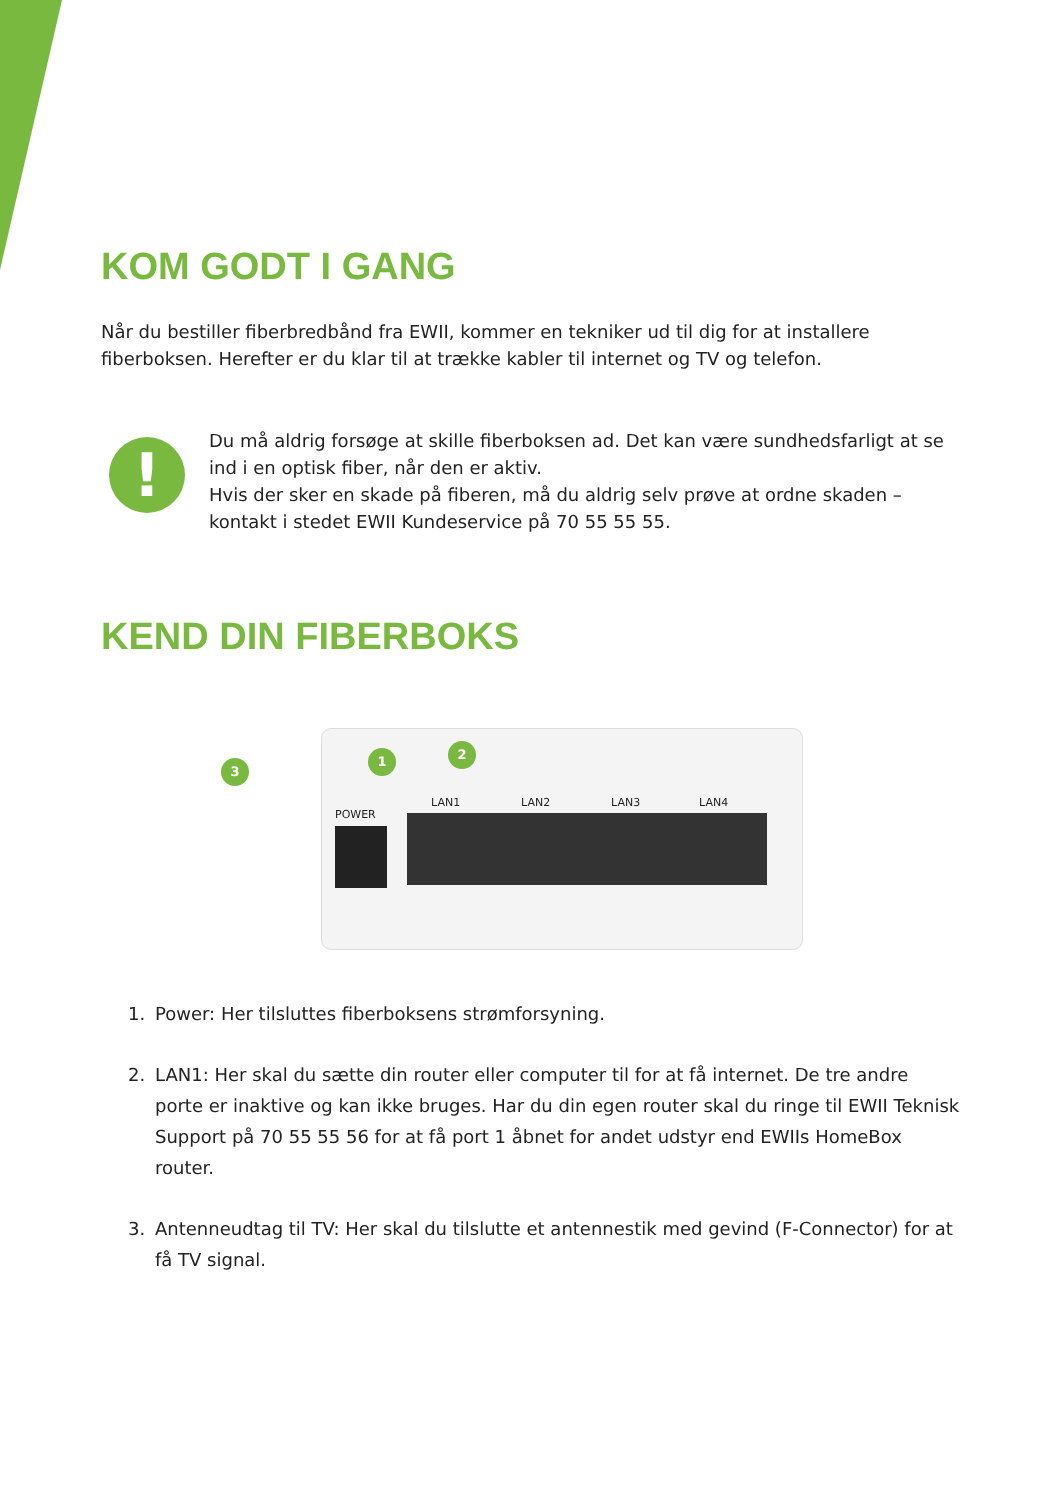KOM GODT I GANG
Når du bestiller fiberbredbånd fra EWII, kommer en tekniker ud til dig for at installere fiberboksen. Herefter er du klar til at trække kabler til internet og TV og telefon.
!
Du må aldrig forsøge at skille fiberboksen ad. Det kan være sundhedsfarligt at se ind i en optisk fiber, når den er aktiv.
Hvis der sker en skade på fiberen, må du aldrig selv prøve at ordne skaden – kontakt i stedet EWII Kundeservice på 70 55 55 55.
KEND DIN FIBERBOKS
3
1 2
POWER
LAN1 LAN2 LAN3 LAN4
1. Power: Her tilsluttes fiberboksens strømforsyning.
2. LAN1: Her skal du sætte din router eller computer til for at få internet. De tre andre porte er inaktive og kan ikke bruges. Har du din egen router skal du ringe til EWII Teknisk Support på 70 55 55 56 for at få port 1 åbnet for andet udstyr end EWIIs HomeBox router.
3. Antenneudtag til TV: Her skal du tilslutte et antennestik med gevind (F-Connector) for at få TV signal.